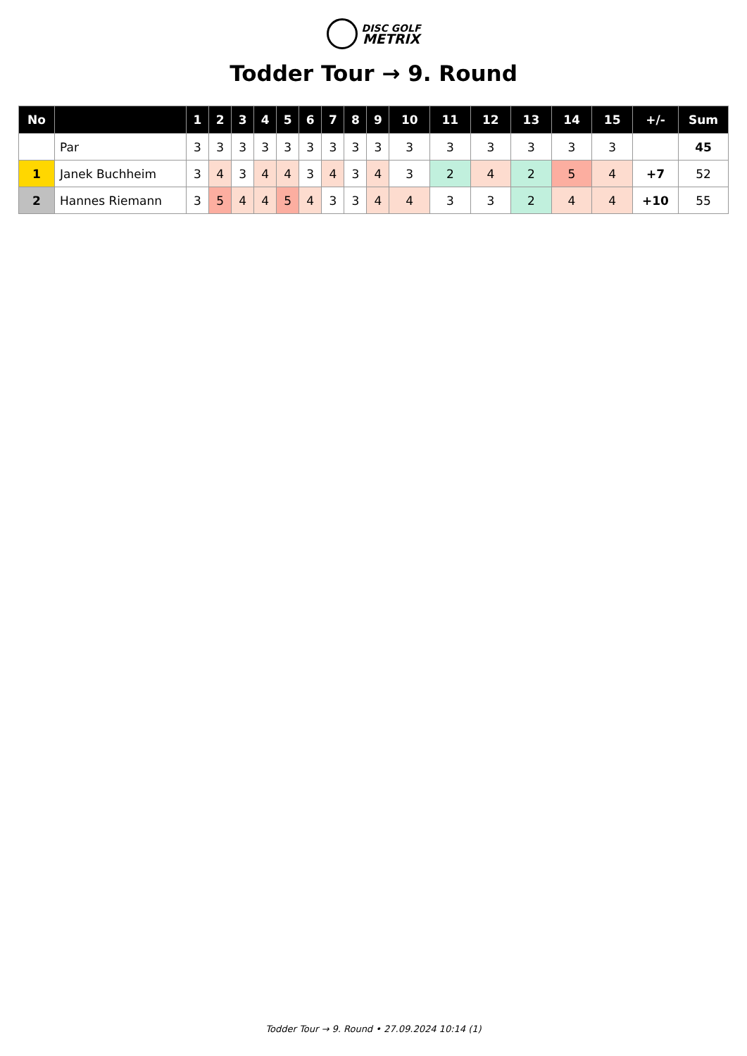DISC GOLF
METRIX
Todder Tour → 9. Round
| No | | 1 | 2 | 3 | 4 | 5 | 6 | 7 | 8 | 9 | 10 | 11 | 12 | 13 | 14 | 15 | +/- | Sum |
| --- | --- | --- | --- | --- | --- | --- | --- | --- | --- | --- | --- | --- | --- | --- | --- | --- | --- | --- |
| | Par | 3 | 3 | 3 | 3 | 3 | 3 | 3 | 3 | 3 | 3 | 3 | 3 | 3 | 3 | 3 | | 45 |
| 1 | Janek Buchheim | 3 | 4 | 3 | 4 | 4 | 3 | 4 | 3 | 4 | 3 | 2 | 4 | 2 | 5 | 4 | +7 | 52 |
| 2 | Hannes Riemann | 3 | 5 | 4 | 4 | 5 | 4 | 3 | 3 | 4 | 4 | 3 | 3 | 2 | 4 | 4 | +10 | 55 |
Todder Tour → 9. Round • 27.09.2024 10:14 (1)